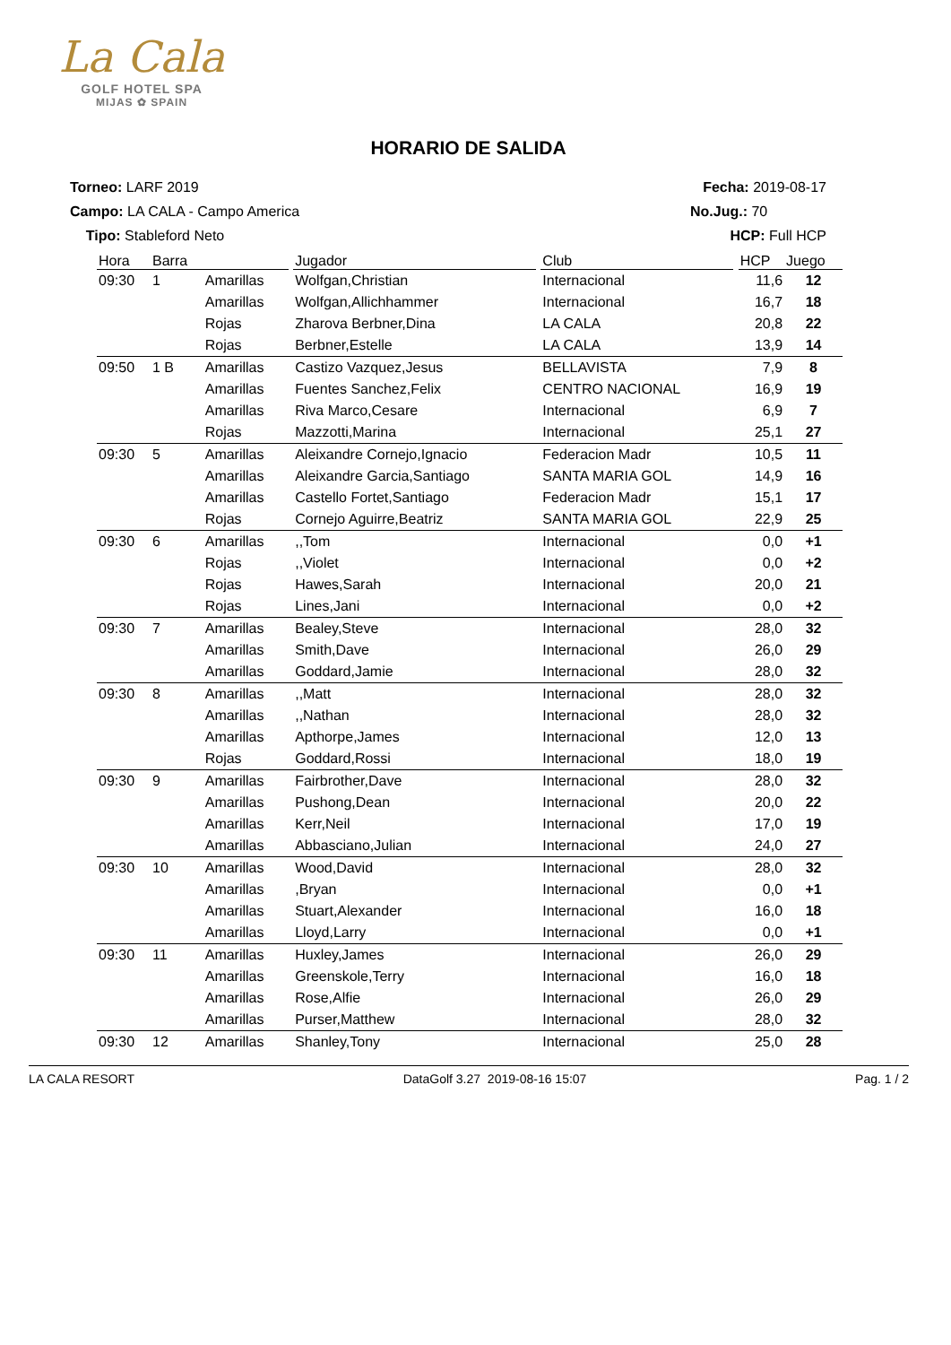La Cala
GOLF HOTEL SPA
MIJAS ✿ SPAIN
HORARIO DE SALIDA
Torneo: LARF 2019
Campo: LA CALA - Campo America
Tipo: Stableford Neto
Fecha: 2019-08-17
No.Jug.: 70
HCP: Full HCP
| Hora | Barra | | | Jugador | | Club | | HCP | Juego |
| --- | --- | --- | --- | --- | --- | --- | --- | --- | --- |
| 09:30 | 1 | Amarillas | | Wolfgan,Christian | | Internacional | | 11,6 | 12 |
| | | Amarillas | | Wolfgan,Allichhammer | | Internacional | | 16,7 | 18 |
| | | Rojas | | Zharova Berbner,Dina | | LA CALA | | 20,8 | 22 |
| | | Rojas | | Berbner,Estelle | | LA CALA | | 13,9 | 14 |
| 09:50 | 1 B | Amarillas | | Castizo Vazquez,Jesus | | BELLAVISTA | | 7,9 | 8 |
| | | Amarillas | | Fuentes Sanchez,Felix | | CENTRO NACIONAL | | 16,9 | 19 |
| | | Amarillas | | Riva Marco,Cesare | | Internacional | | 6,9 | 7 |
| | | Rojas | | Mazzotti,Marina | | Internacional | | 25,1 | 27 |
| 09:30 | 5 | Amarillas | | Aleixandre Cornejo,Ignacio | | Federacion Madr | | 10,5 | 11 |
| | | Amarillas | | Aleixandre Garcia,Santiago | | SANTA MARIA GOL | | 14,9 | 16 |
| | | Amarillas | | Castello Fortet,Santiago | | Federacion Madr | | 15,1 | 17 |
| | | Rojas | | Cornejo Aguirre,Beatriz | | SANTA MARIA GOL | | 22,9 | 25 |
| 09:30 | 6 | Amarillas | | ,,Tom | | Internacional | | 0,0 | +1 |
| | | Rojas | | ,,Violet | | Internacional | | 0,0 | +2 |
| | | Rojas | | Hawes,Sarah | | Internacional | | 20,0 | 21 |
| | | Rojas | | Lines,Jani | | Internacional | | 0,0 | +2 |
| 09:30 | 7 | Amarillas | | Bealey,Steve | | Internacional | | 28,0 | 32 |
| | | Amarillas | | Smith,Dave | | Internacional | | 26,0 | 29 |
| | | Amarillas | | Goddard,Jamie | | Internacional | | 28,0 | 32 |
| 09:30 | 8 | Amarillas | | ,,Matt | | Internacional | | 28,0 | 32 |
| | | Amarillas | | ,,Nathan | | Internacional | | 28,0 | 32 |
| | | Amarillas | | Apthorpe,James | | Internacional | | 12,0 | 13 |
| | | Rojas | | Goddard,Rossi | | Internacional | | 18,0 | 19 |
| 09:30 | 9 | Amarillas | | Fairbrother,Dave | | Internacional | | 28,0 | 32 |
| | | Amarillas | | Pushong,Dean | | Internacional | | 20,0 | 22 |
| | | Amarillas | | Kerr,Neil | | Internacional | | 17,0 | 19 |
| | | Amarillas | | Abbasciano,Julian | | Internacional | | 24,0 | 27 |
| 09:30 | 10 | Amarillas | | Wood,David | | Internacional | | 28,0 | 32 |
| | | Amarillas | | ,Bryan | | Internacional | | 0,0 | +1 |
| | | Amarillas | | Stuart,Alexander | | Internacional | | 16,0 | 18 |
| | | Amarillas | | Lloyd,Larry | | Internacional | | 0,0 | +1 |
| 09:30 | 11 | Amarillas | | Huxley,James | | Internacional | | 26,0 | 29 |
| | | Amarillas | | Greenskole,Terry | | Internacional | | 16,0 | 18 |
| | | Amarillas | | Rose,Alfie | | Internacional | | 26,0 | 29 |
| | | Amarillas | | Purser,Matthew | | Internacional | | 28,0 | 32 |
| 09:30 | 12 | Amarillas | | Shanley,Tony | | Internacional | | 25,0 | 28 |
LA CALA RESORT DataGolf 3.27 2019-08-16 15:07 Pag. 1 / 2